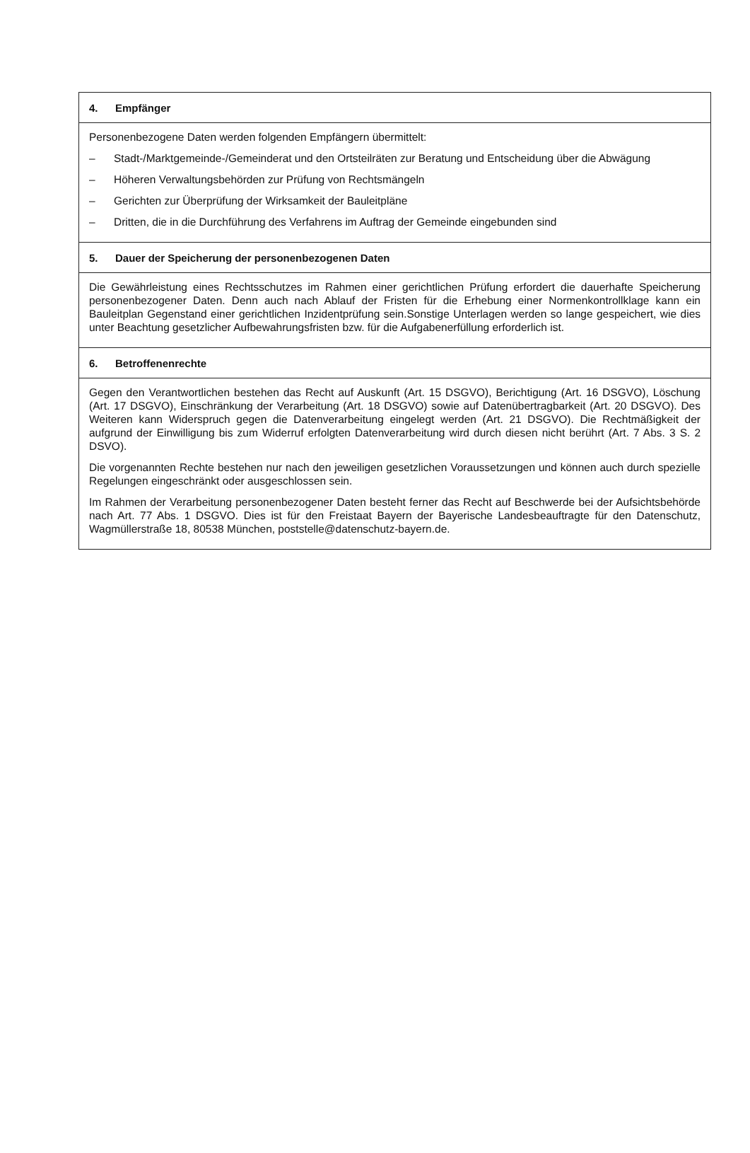4. Empfänger
Personenbezogene Daten werden folgenden Empfängern übermittelt:
– Stadt-/Marktgemeinde-/Gemeinderat und den Ortsteilräten zur Beratung und Entscheidung über die Abwägung
– Höheren Verwaltungsbehörden zur Prüfung von Rechtsmängeln
– Gerichten zur Überprüfung der Wirksamkeit der Bauleitpläne
– Dritten, die in die Durchführung des Verfahrens im Auftrag der Gemeinde eingebunden sind
5. Dauer der Speicherung der personenbezogenen Daten
Die Gewährleistung eines Rechtsschutzes im Rahmen einer gerichtlichen Prüfung erfordert die dauerhafte Speicherung personenbezogener Daten. Denn auch nach Ablauf der Fristen für die Erhebung einer Normenkontrollklage kann ein Bauleitplan Gegenstand einer gerichtlichen Inzidentprüfung sein.Sonstige Unterlagen werden so lange gespeichert, wie dies unter Beachtung gesetzlicher Aufbewahrungsfristen bzw. für die Aufgabenerfüllung erforderlich ist.
6. Betroffenenrechte
Gegen den Verantwortlichen bestehen das Recht auf Auskunft (Art. 15 DSGVO), Berichtigung (Art. 16 DSGVO), Löschung (Art. 17 DSGVO), Einschränkung der Verarbeitung (Art. 18 DSGVO) sowie auf Datenübertragbarkeit (Art. 20 DSGVO). Des Weiteren kann Widerspruch gegen die Datenverarbeitung eingelegt werden (Art. 21 DSGVO). Die Rechtmäßigkeit der aufgrund der Einwilligung bis zum Widerruf erfolgten Datenverarbeitung wird durch diesen nicht berührt (Art. 7 Abs. 3 S. 2 DSVO).
Die vorgenannten Rechte bestehen nur nach den jeweiligen gesetzlichen Voraussetzungen und können auch durch spezielle Regelungen eingeschränkt oder ausgeschlossen sein.
Im Rahmen der Verarbeitung personenbezogener Daten besteht ferner das Recht auf Beschwerde bei der Aufsichtsbehörde nach Art. 77 Abs. 1 DSGVO. Dies ist für den Freistaat Bayern der Bayerische Landesbeauftragte für den Datenschutz, Wagmüllerstraße 18, 80538 München, poststelle@datenschutz-bayern.de.